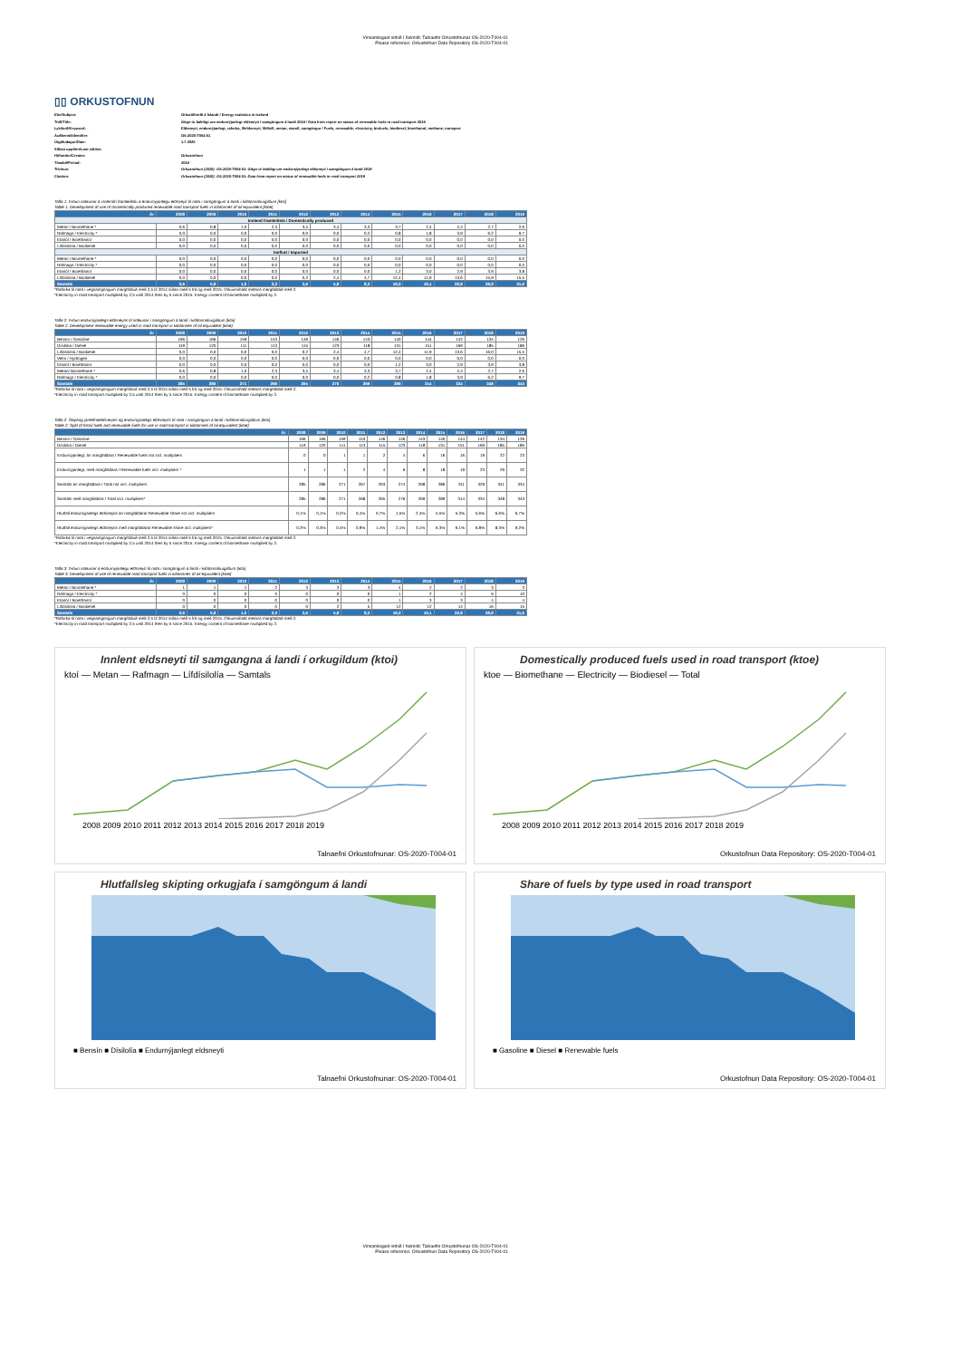Vinsamlegast vitnið í heimild: Talnaefni Orkustofnunar OS-2020-T004-01
Please reference: Orkustofnun Data Repository OS-2020-T004-01
▯▯ ORKUSTOFNUN
Efni/Subject: Orkutölfræði á Íslandi / Energy statistics in Iceland Titill/Title: Gögn úr baklögi um endurnýjanlegt eldsneyti í samgöngum á landi 2019 / Data from report on status of renewable fuels in road transport 2019 Lykilorð/Keyword: Eldsneyti, endurnýjanlegt, raforka, lífeldsneyti, lífdísill, metan, etanól, samgöngur / Fuels, renewable, electricity, biofuels, biodiesel, bioethanol, methane, transport Auðkenni/Identifier: OS-2020-T004-01 Útgáfudagur/Date: 1.7.2020 Síðast uppfært/Last edition Höfundur/Creator: Orkustofnun Tímabil/Period: 2019 Tilvísun: Orkustofnun (2020). OS-2020-T004-01: Gögn úr baklögi um endurnýjanlegt eldsneyti í samgöngum á landi 2019 Citation: Orkustofnun (2020). OS-2020-T004-01: Data from report on status of renewable fuels in road transport 2019
Tafla 1: Þróun notkunar á innlendri framleiðslu á endurnýjanlegu eldsneyti til nota í samgöngum á landi í kílótonnolíuígildum [ktoi]
Table 1: Development of use of domestically produced renewable road transport fuels in kilotonnes of oil equivalent [ktoe]
| Ár | 2008 | 2009 | 2010 | 2011 | 2012 | 2013 | 2014 | 2015 | 2016 | 2017 | 2018 | 2019 |
| --- | --- | --- | --- | --- | --- | --- | --- | --- | --- | --- | --- | --- |
| Innlend framleiðsla / Domestically produced | | | | | | | | | | | | |
| Metan / Biomethane * | 0,6 | 0,8 | 1,0 | 2,3 | 3,5 | 3,4 | 3,3 | 3,7 | 2,4 | 2,4 | 2,7 | 2,6 |
| Rafmagn / Electricity * | 0,0 | 0,0 | 0,0 | 0,0 | 0,0 | 0,0 | 0,2 | 0,8 | 1,8 | 3,9 | 6,2 | 9,7 |
| Etanól / Bioethanol | 0,0 | 0,0 | 0,0 | 0,0 | 0,0 | 0,0 | 0,0 | 0,0 | 0,0 | 0,0 | 0,0 | 0,0 |
| Lífdísilolía / Biodiesel | 0,0 | 0,0 | 0,0 | 0,0 | 0,0 | 0,0 | 0,0 | 0,0 | 0,0 | 0,0 | 0,0 | 0,0 |
| Innflutt / Imported | | | | | | | | | | | | |
| Metan / Biomethane * | 0,0 | 0,0 | 0,0 | 0,0 | 0,0 | 0,0 | 0,0 | 0,0 | 0,0 | 0,0 | 0,0 | 0,0 |
| Rafmagn / Electricity * | 0,0 | 0,0 | 0,0 | 0,0 | 0,0 | 0,0 | 0,0 | 0,0 | 0,0 | 0,0 | 0,0 | 0,0 |
| Etanól / Bioethanol | 0,0 | 0,0 | 0,0 | 0,0 | 0,0 | 0,0 | 0,0 | 1,2 | 3,0 | 2,9 | 3,9 | 3,8 |
| Lífdísilolía / Biodiesel | 0,0 | 0,0 | 0,0 | 0,0 | 0,2 | 2,4 | 4,7 | 12,4 | 11,9 | 13,6 | 15,9 | 15,5 |
| Samtals | 0,6 | 0,8 | 1,0 | 2,3 | 3,6 | 5,8 | 8,3 | 18,2 | 19,1 | 22,8 | 28,8 | 31,6 |
*Raforka til nota í vegsamgöngum margfölduð með 2,5 til 2014 síðan með 5 frá og með 2015. Orkuinnihald metans margfaldað með 2.
*Electricity in road transport multiplied by 2,5 until 2014 then by 5 since 2015. Energy content of biomethane multiplied by 2.
Tafla 2: Þróun endurnýjanlegs eldsneytis til notkunar í samgöngum á landi í kílótonnolíuígildum [ktoi]
Table 2: Development renewable energy used in road transport in kilotonnes of oil equivalent [ktoe]
| Ár | 2008 | 2009 | 2010 | 2011 | 2012 | 2013 | 2014 | 2015 | 2016 | 2017 | 2018 | 2019 |
| --- | --- | --- | --- | --- | --- | --- | --- | --- | --- | --- | --- | --- |
| Bensín / Gasoline | 166 | 166 | 159 | 153 | 146 | 146 | 143 | 140 | 144 | 142 | 134 | 126 |
| Dísilolía / Diesel | 119 | 120 | 111 | 113 | 115 | 123 | 118 | 131 | 151 | 169 | 185 | 186 |
| Lífdísilolía / Biodiesel | 0,0 | 0,0 | 0,0 | 0,0 | 0,2 | 2,4 | 4,7 | 12,4 | 11,9 | 13,6 | 16,0 | 15,5 |
| Vetni / Hydrogen | 0,0 | 0,0 | 0,0 | 0,0 | 0,0 | 0,0 | 0,0 | 0,0 | 0,0 | 0,0 | 0,0 | 0,0 |
| Etanól / Bioethanol | 0,0 | 0,0 | 0,0 | 0,0 | 0,0 | 0,0 | 0,0 | 1,2 | 3,0 | 2,9 | 3,9 | 3,8 |
| Metan/ Biomethane * | 0,6 | 0,8 | 1,0 | 2,3 | 3,5 | 3,4 | 3,3 | 3,7 | 2,4 | 2,4 | 2,7 | 2,6 |
| Rafmagn / Electricity * | 0,0 | 0,0 | 0,0 | 0,0 | 0,0 | 0,0 | 0,2 | 0,8 | 1,8 | 3,9 | 6,2 | 9,7 |
| Samtals | 285 | 286 | 271 | 268 | 265 | 276 | 269 | 289 | 314 | 334 | 348 | 343 |
*Raforka til nota í vegsamgöngum margfölduð með 2,5 til 2014 síðan með 5 frá og með 2015. Orkuinnihald metans margfaldað með 2.
*Electricity in road transport multiplied by 2,5 until 2014 then by 5 since 2015. Energy content of biomethane multiplied by 2.
Tafla 2: Skipting jarðefnaeldsneytis og endurnýjanlegs eldsneytis til nota í samgöngum á landi í kílótonnolíuígildum [ktoi]
Table 2: Split of fossil fuels and renewable fuels for use in road transport in kilotonnes of oil equivalent [ktoe]
| Ár | 2008 | 2009 | 2010 | 2011 | 2012 | 2013 | 2014 | 2015 | 2016 | 2017 | 2018 | 2019 |
| --- | --- | --- | --- | --- | --- | --- | --- | --- | --- | --- | --- | --- |
| Bensín / Gasoline | 166 | 166 | 159 | 153 | 146 | 146 | 143 | 140 | 144 | 142 | 134 | 126 |
| Dísilolía / Diesel | 119 | 120 | 111 | 113 | 115 | 123 | 118 | 131 | 151 | 169 | 185 | 186 |
| Endurnýjanlegt, án margfaldara / Renewable fuels not incl. multipliers | 0 | 0 | 1 | 1 | 2 | 4 | 6 | 16 | 16 | 19 | 22 | 23 |
| Endurnýjanlegt, með margfaldara / Renewable fuels incl. multipliers * | 1 | 1 | 1 | 2 | 4 | 6 | 8 | 18 | 19 | 23 | 29 | 32 |
| Samtals án margfaldara / Total not incl. multipliers | 285 | 286 | 271 | 267 | 263 | 274 | 268 | 286 | 311 | 329 | 341 | 334 |
| Samtals með margfaldara / Total incl. multipliers* | 285 | 286 | 271 | 268 | 265 | 276 | 269 | 289 | 314 | 334 | 348 | 343 |
| Hlutfall endurnýjanlegs eldsneytis án margfaldara/ Renewable share not incl. multipliers | 0,1% | 0,1% | 0,2% | 0,4% | 0,7% | 1,5% | 2,4% | 5,5% | 5,3% | 5,6% | 6,6% | 6,7% |
| Hlutfall endurnýjanlegs eldsneytis með margfaldara/ Renewable share incl. multipliers* | 0,2% | 0,3% | 0,4% | 0,9% | 1,4% | 2,1% | 3,1% | 6,3% | 6,1% | 6,8% | 8,3% | 9,2% |
*Raforka til nota í vegsamgöngum margfölduð með 2,5 til 2014 síðan með 5 frá og með 2015. Orkuinnihald metans margfaldað með 2.
*Electricity in road transport multiplied by 2,5 until 2014 then by 5 since 2015. Energy content of biomethane multiplied by 2.
Tafla 3: Þróun notkunar á endurnýjanlegu eldsneyti til nota í samgöngum á landi í kílótonnolíuígildum (ktoi)
Table 3: Development of use of renewable road transport fuels in kilotonnes of oil equivalent [ktoe]
| Ár | 2008 | 2009 | 2010 | 2011 | 2012 | 2013 | 2014 | 2015 | 2016 | 2017 | 2018 | 2019 |
| --- | --- | --- | --- | --- | --- | --- | --- | --- | --- | --- | --- | --- |
| Metan / Biomethane * | 1 | 1 | 1 | 2 | 3 | 3 | 3 | 4 | 2 | 2 | 3 | 3 |
| Rafmagn / Electricity * | 0 | 0 | 0 | 0 | 0 | 0 | 0 | 1 | 2 | 4 | 6 | 10 |
| Etanól / Bioethanol | 0 | 0 | 0 | 0 | 0 | 0 | 0 | 1 | 3 | 3 | 4 | 4 |
| Lífdísilolía / Biodiesel | 0 | 0 | 0 | 0 | 0 | 2 | 5 | 12 | 12 | 14 | 16 | 15 |
| Samtals | 0,6 | 0,8 | 1,0 | 2,3 | 3,6 | 5,8 | 8,3 | 18,2 | 19,1 | 22,8 | 28,8 | 31,6 |
*Raforka til nota í vegsamgöngum margfölduð með 2,5 til 2014 síðan með 5 frá og með 2015. Orkuinnihald metans margfaldað með 2.
*Electricity in road transport multiplied by 2,5 until 2014 then by 5 since 2015. Energy content of biomethane multiplied by 2.
Innlent eldsneyti til samgangna á landi í orkugildum (ktoi)
ktoí — Metan — Rafmagn — Lífdísilolía — Samtals
2008 2009 2010 2011 2012 2013 2014 2015 2016 2017 2018 2019
Talnaefni Orkustofnunar: OS-2020-T004-01
Domestically produced fuels used in road transport (ktoe)
ktoe — Biomethane — Electricity — Biodiesel — Total
2008 2009 2010 2011 2012 2013 2014 2015 2016 2017 2018 2019
Orkustofnun Data Repository: OS-2020-T004-01
Hlutfallsleg skipting orkugjafa í samgöngum á landi
■ Bensín ■ Dísilolía ■ Endurnýjanlegt eldsneyti
Talnaefni Orkustofnunar: OS-2020-T004-01
Share of fuels by type used in road transport
■ Gasoline ■ Diesel ■ Renewable fuels
Orkustofnun Data Repository: OS-2020-T004-01
Vinsamlegast vitnið í heimild: Talnaefni Orkustofnunar OS-2020-T004-01
Please reference: Orkustofnun Data Repository OS-2020-T004-01